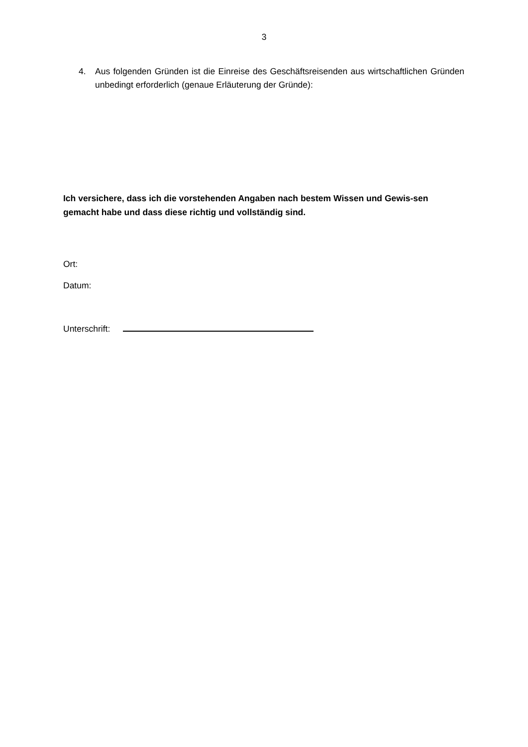3
4. Aus folgenden Gründen ist die Einreise des Geschäftsreisenden aus wirtschaftlichen Gründen unbedingt erforderlich (genaue Erläuterung der Gründe):
Ich versichere, dass ich die vorstehenden Angaben nach bestem Wissen und Gewis-sen gemacht habe und dass diese richtig und vollständig sind.
Ort:
Datum:
Unterschrift: